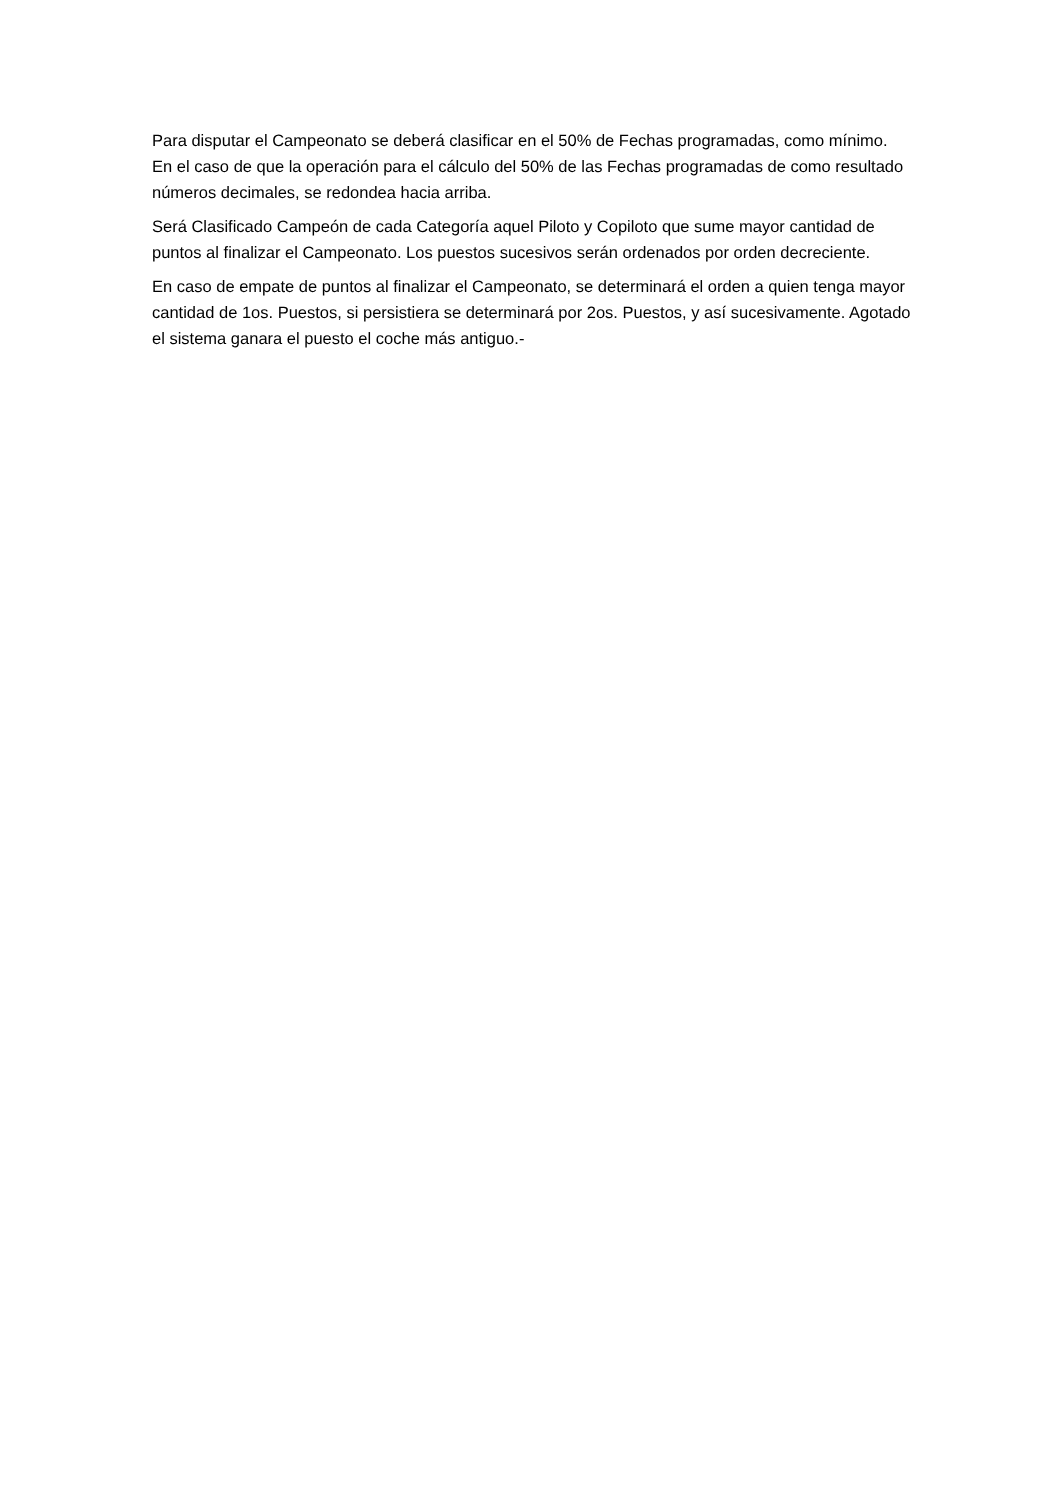Para disputar el Campeonato se deberá clasificar en el 50% de Fechas programadas, como mínimo. En el caso de que la operación para el cálculo del 50% de las Fechas programadas de como resultado números decimales, se redondea hacia arriba.
Será Clasificado Campeón de cada Categoría aquel Piloto y Copiloto que sume mayor cantidad de puntos al finalizar el Campeonato. Los puestos sucesivos serán ordenados por orden decreciente.
En caso de empate de puntos al finalizar el Campeonato, se determinará el orden a quien tenga mayor cantidad de 1os. Puestos, si persistiera se determinará por 2os. Puestos, y así sucesivamente. Agotado el sistema ganara el puesto el coche más antiguo.-